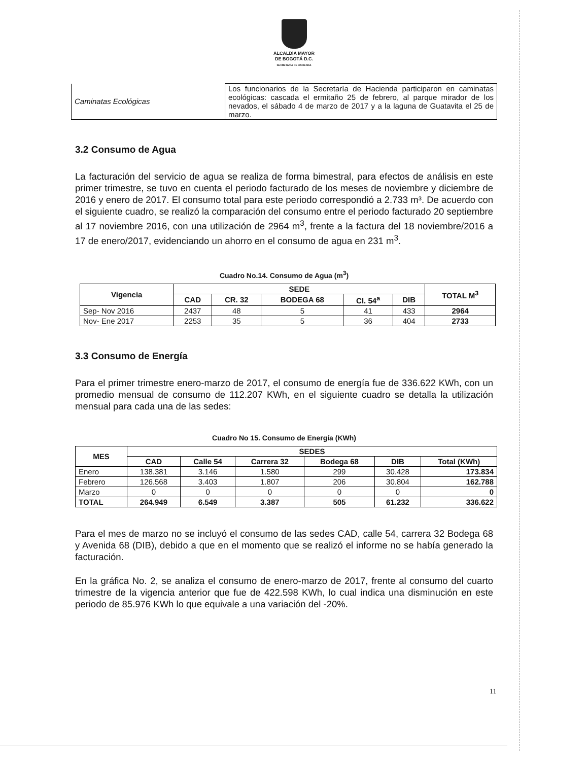ALCALDÍA MAYOR
DE BOGOTÁ D.C.
SECRETARÍA DE HACIENDA
| Caminatas Ecológicas | Los funcionarios de la Secretaría de Hacienda participaron en caminatas ecológicas: cascada el ermitaño 25 de febrero, al parque mirador de los nevados, el sábado 4 de marzo de 2017 y a la laguna de Guatavita el 25 de marzo. |
3.2 Consumo de Agua
La facturación del servicio de agua se realiza de forma bimestral, para efectos de análisis en este primer trimestre, se tuvo en cuenta el periodo facturado de los meses de noviembre y diciembre de 2016 y enero de 2017. El consumo total para este periodo correspondió a 2.733 m³. De acuerdo con el siguiente cuadro, se realizó la comparación del consumo entre el periodo facturado 20 septiembre al 17 noviembre 2016, con una utilización de 2964 m<sup>3</sup>, frente a la factura del 18 noviembre/2016 a 17 de enero/2017, evidenciando un ahorro en el consumo de agua en 231 m<sup>3</sup>.
Cuadro No.14. Consumo de Agua (m<sup>3</sup>)
| Vigencia | SEDE | | | | | TOTAL M<sup>3</sup> |
| --- | --- | --- | --- | --- | --- | --- |
| | CAD | CR. 32 | BODEGA 68 | Cl. 54<sup>a</sup> | DIB | |
| Sep- Nov 2016 | 2437 | 48 | 5 | 41 | 433 | 2964 |
| Nov- Ene 2017 | 2253 | 35 | 5 | 36 | 404 | 2733 |
3.3 Consumo de Energía
Para el primer trimestre enero-marzo de 2017, el consumo de energía fue de 336.622 KWh, con un promedio mensual de consumo de 112.207 KWh, en el siguiente cuadro se detalla la utilización mensual para cada una de las sedes:
Cuadro No 15. Consumo de Energía (KWh)
| MES | SEDES | | | | | |
| --- | --- | --- | --- | --- | --- | --- |
| | CAD | Calle 54 | Carrera 32 | Bodega 68 | DIB | Total (KWh) |
| Enero | 138.381 | 3.146 | 1.580 | 299 | 30.428 | 173.834 |
| Febrero | 126.568 | 3.403 | 1.807 | 206 | 30.804 | 162.788 |
| Marzo | 0 | 0 | 0 | 0 | 0 | 0 |
| TOTAL | 264.949 | 6.549 | 3.387 | 505 | 61.232 | 336.622 |
Para el mes de marzo no se incluyó el consumo de las sedes CAD, calle 54, carrera 32 Bodega 68 y Avenida 68 (DIB), debido a que en el momento que se realizó el informe no se había generado la facturación.
En la gráfica No. 2, se analiza el consumo de enero-marzo de 2017, frente al consumo del cuarto trimestre de la vigencia anterior que fue de 422.598 KWh, lo cual indica una disminución en este periodo de 85.976 KWh lo que equivale a una variación del -20%.
11